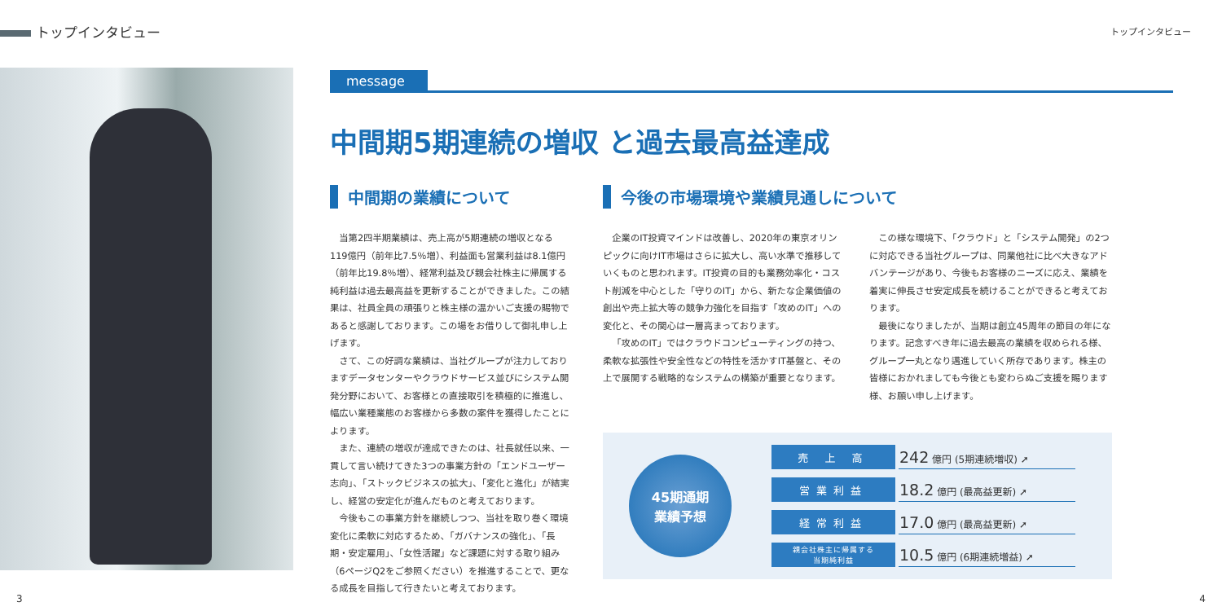トップインタビュー トップインタビュー
message
中間期5期連続の増収 と過去最高益達成
中間期の業績について
当第2四半期業績は、売上高が5期連続の増収となる119億円（前年比7.5％増）、利益面も営業利益は8.1億円（前年比19.8％増）、経常利益及び親会社株主に帰属する純利益は過去最高益を更新することができました。この結果は、社員全員の頑張りと株主様の温かいご支援の賜物であると感謝しております。この場をお借りして御礼申し上げます。
さて、この好調な業績は、当社グループが注力しておりますデータセンターやクラウドサービス並びにシステム開発分野において、お客様との直接取引を積極的に推進し、幅広い業種業態のお客様から多数の案件を獲得したことによります。
また、連続の増収が達成できたのは、社長就任以来、一貫して言い続けてきた3つの事業方針の「エンドユーザー志向」、「ストックビジネスの拡大」、「変化と進化」が結実し、経営の安定化が進んだものと考えております。
今後もこの事業方針を継続しつつ、当社を取り巻く環境変化に柔軟に対応するため、「ガバナンスの強化」、「長期・安定雇用」、「女性活躍」など課題に対する取り組み（6ページQ2をご参照ください）を推進することで、更なる成長を目指して行きたいと考えております。
今後の市場環境や業績見通しについて
企業のIT投資マインドは改善し、2020年の東京オリンピックに向けIT市場はさらに拡大し、高い水準で推移していくものと思われます。IT投資の目的も業務効率化・コスト削減を中心とした「守りのIT」から、新たな企業価値の創出や売上拡大等の競争力強化を目指す「攻めのIT」への変化と、その関心は一層高まっております。
「攻めのIT」ではクラウドコンピューティングの持つ、柔軟な拡張性や安全性などの特性を活かすIT基盤と、その上で展開する戦略的なシステムの構築が重要となります。
この様な環境下、「クラウド」と「システム開発」の2つに対応できる当社グループは、同業他社に比べ大きなアドバンテージがあり、今後もお客様のニーズに応え、業績を着実に伸長させ安定成長を続けることができると考えております。
最後になりましたが、当期は創立45周年の節目の年になります。記念すべき年に過去最高の業績を収められる様、グループ一丸となり邁進していく所存であります。株主の皆様におかれましても今後とも変わらぬご支援を賜ります様、お願い申し上げます。
45期通期
業績予想
| 売 上 高 | 242 億円 (5期連続増収) ➚ |
| 営業利益 | 18.2 億円 (最高益更新) ➚ |
| 経常利益 | 17.0 億円 (最高益更新) ➚ |
| 親会社株主に帰属する 当期純利益 | 10.5 億円 (6期連続増益) ➚ |
3 4